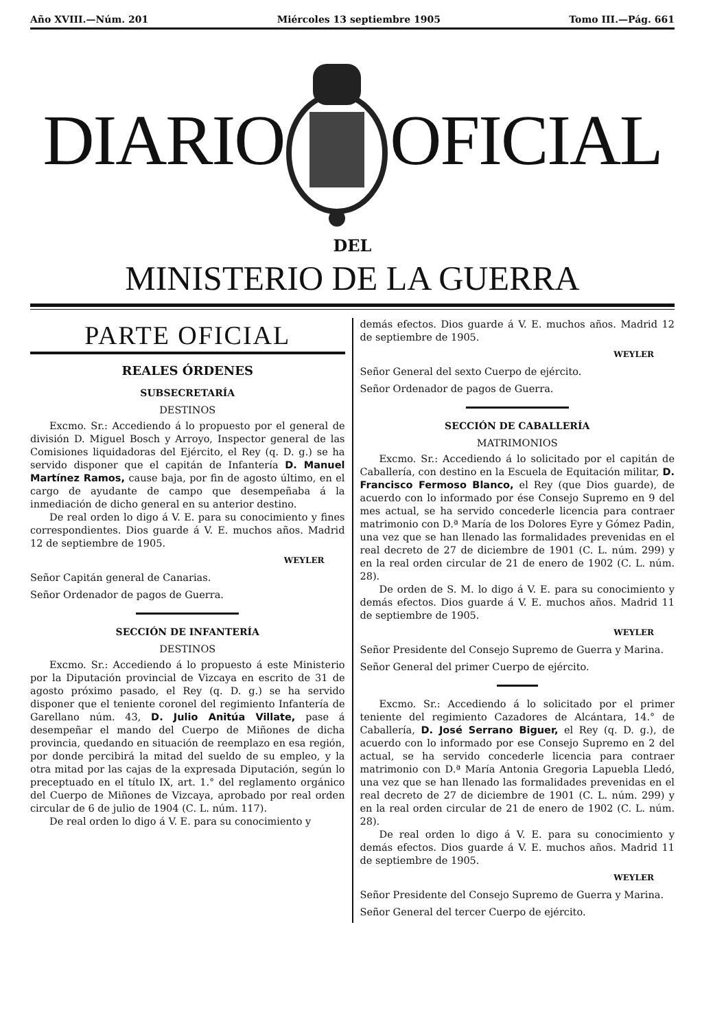Año XVIII.—Núm. 201 Miércoles 13 septiembre 1905 Tomo III.—Pág. 661
DIARIO OFICIAL
DEL
MINISTERIO DE LA GUERRA
PARTE OFICIAL
REALES ÓRDENES
SUBSECRETARÍA
DESTINOS
Excmo. Sr.: Accediendo á lo propuesto por el general de división D. Miguel Bosch y Arroyo, Inspector general de las Comisiones liquidadoras del Ejército, el Rey (q. D. g.) se ha servido disponer que el capitán de Infantería D. Manuel Martínez Ramos, cause baja, por fin de agosto último, en el cargo de ayudante de campo que desempeñaba á la inmediación de dicho general en su anterior destino.
De real orden lo digo á V. E. para su conocimiento y fines correspondientes. Dios guarde á V. E. muchos años. Madrid 12 de septiembre de 1905.
WEYLER
Señor Capitán general de Canarias.
Señor Ordenador de pagos de Guerra.
SECCIÓN DE INFANTERÍA
DESTINOS
Excmo. Sr.: Accediendo á lo propuesto á este Ministerio por la Diputación provincial de Vizcaya en escrito de 31 de agosto próximo pasado, el Rey (q. D. g.) se ha servido disponer que el teniente coronel del regimiento Infantería de Garellano núm. 43, D. Julio Anitúa Villate, pase á desempeñar el mando del Cuerpo de Miñones de dicha provincia, quedando en situación de reemplazo en esa región, por donde percibirá la mitad del sueldo de su empleo, y la otra mitad por las cajas de la expresada Diputación, según lo preceptuado en el título IX, art. 1.° del reglamento orgánico del Cuerpo de Miñones de Vizcaya, aprobado por real orden circular de 6 de julio de 1904 (C. L. núm. 117).
De real orden lo digo á V. E. para su conocimiento y
demás efectos. Dios guarde á V. E. muchos años. Madrid 12 de septiembre de 1905.
WEYLER
Señor General del sexto Cuerpo de ejército.
Señor Ordenador de pagos de Guerra.
SECCIÓN DE CABALLERÍA
MATRIMONIOS
Excmo. Sr.: Accediendo á lo solicitado por el capitán de Caballería, con destino en la Escuela de Equitación militar, D. Francisco Fermoso Blanco, el Rey (que Dios guarde), de acuerdo con lo informado por ése Consejo Supremo en 9 del mes actual, se ha servido concederle licencia para contraer matrimonio con D.ª María de los Dolores Eyre y Gómez Padin, una vez que se han llenado las formalidades prevenidas en el real decreto de 27 de diciembre de 1901 (C. L. núm. 299) y en la real orden circular de 21 de enero de 1902 (C. L. núm. 28).
De orden de S. M. lo digo á V. E. para su conocimiento y demás efectos. Dios guarde á V. E. muchos años. Madrid 11 de septiembre de 1905.
WEYLER
Señor Presidente del Consejo Supremo de Guerra y Marina.
Señor General del primer Cuerpo de ejército.
Excmo. Sr.: Accediendo á lo solicitado por el primer teniente del regimiento Cazadores de Alcántara, 14.° de Caballería, D. José Serrano Biguer, el Rey (q. D. g.), de acuerdo con lo informado por ese Consejo Supremo en 2 del actual, se ha servido concederle licencia para contraer matrimonio con D.ª María Antonia Gregoria Lapuebla Lledó, una vez que se han llenado las formalidades prevenidas en el real decreto de 27 de diciembre de 1901 (C. L. núm. 299) y en la real orden circular de 21 de enero de 1902 (C. L. núm. 28).
De real orden lo digo á V. E. para su conocimiento y demás efectos. Dios guarde á V. E. muchos años. Madrid 11 de septiembre de 1905.
WEYLER
Señor Presidente del Consejo Supremo de Guerra y Marina.
Señor General del tercer Cuerpo de ejército.